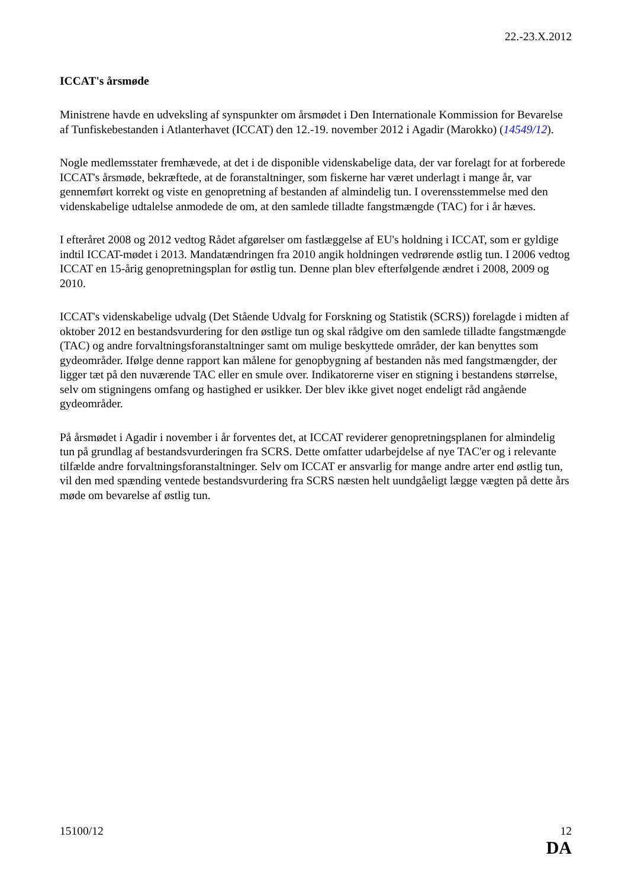22.-23.X.2012
ICCAT's årsmøde
Ministrene havde en udveksling af synspunkter om årsmødet i Den Internationale Kommission for Bevarelse af Tunfiskebestanden i Atlanterhavet (ICCAT) den 12.-19. november 2012 i Agadir (Marokko) (14549/12).
Nogle medlemsstater fremhævede, at det i de disponible videnskabelige data, der var forelagt for at forberede ICCAT's årsmøde, bekræftede, at de foranstaltninger, som fiskerne har været underlagt i mange år, var gennemført korrekt og viste en genopretning af bestanden af almindelig tun. I overensstemmelse med den videnskabelige udtalelse anmodede de om, at den samlede tilladte fangstmængde (TAC) for i år hæves.
I efteråret 2008 og 2012 vedtog Rådet afgørelser om fastlæggelse af EU's holdning i ICCAT, som er gyldige indtil ICCAT-mødet i 2013. Mandatændringen fra 2010 angik holdningen vedrørende østlig tun. I 2006 vedtog ICCAT en 15-årig genopretningsplan for østlig tun. Denne plan blev efterfølgende ændret i 2008, 2009 og 2010.
ICCAT's videnskabelige udvalg (Det Stående Udvalg for Forskning og Statistik (SCRS)) forelagde i midten af oktober 2012 en bestandsvurdering for den østlige tun og skal rådgive om den samlede tilladte fangstmængde (TAC) og andre forvaltningsforanstaltninger samt om mulige beskyttede områder, der kan benyttes som gydeområder. Ifølge denne rapport kan målene for genopbygning af bestanden nås med fangstmængder, der ligger tæt på den nuværende TAC eller en smule over. Indikatorerne viser en stigning i bestandens størrelse, selv om stigningens omfang og hastighed er usikker. Der blev ikke givet noget endeligt råd angående gydeområder.
På årsmødet i Agadir i november i år forventes det, at ICCAT reviderer genopretningsplanen for almindelig tun på grundlag af bestandsvurderingen fra SCRS. Dette omfatter udarbejdelse af nye TAC'er og i relevante tilfælde andre forvaltningsforanstaltninger. Selv om ICCAT er ansvarlig for mange andre arter end østlig tun, vil den med spænding ventede bestandsvurdering fra SCRS næsten helt uundgåeligt lægge vægten på dette års møde om bevarelse af østlig tun.
15100/12 12
DA